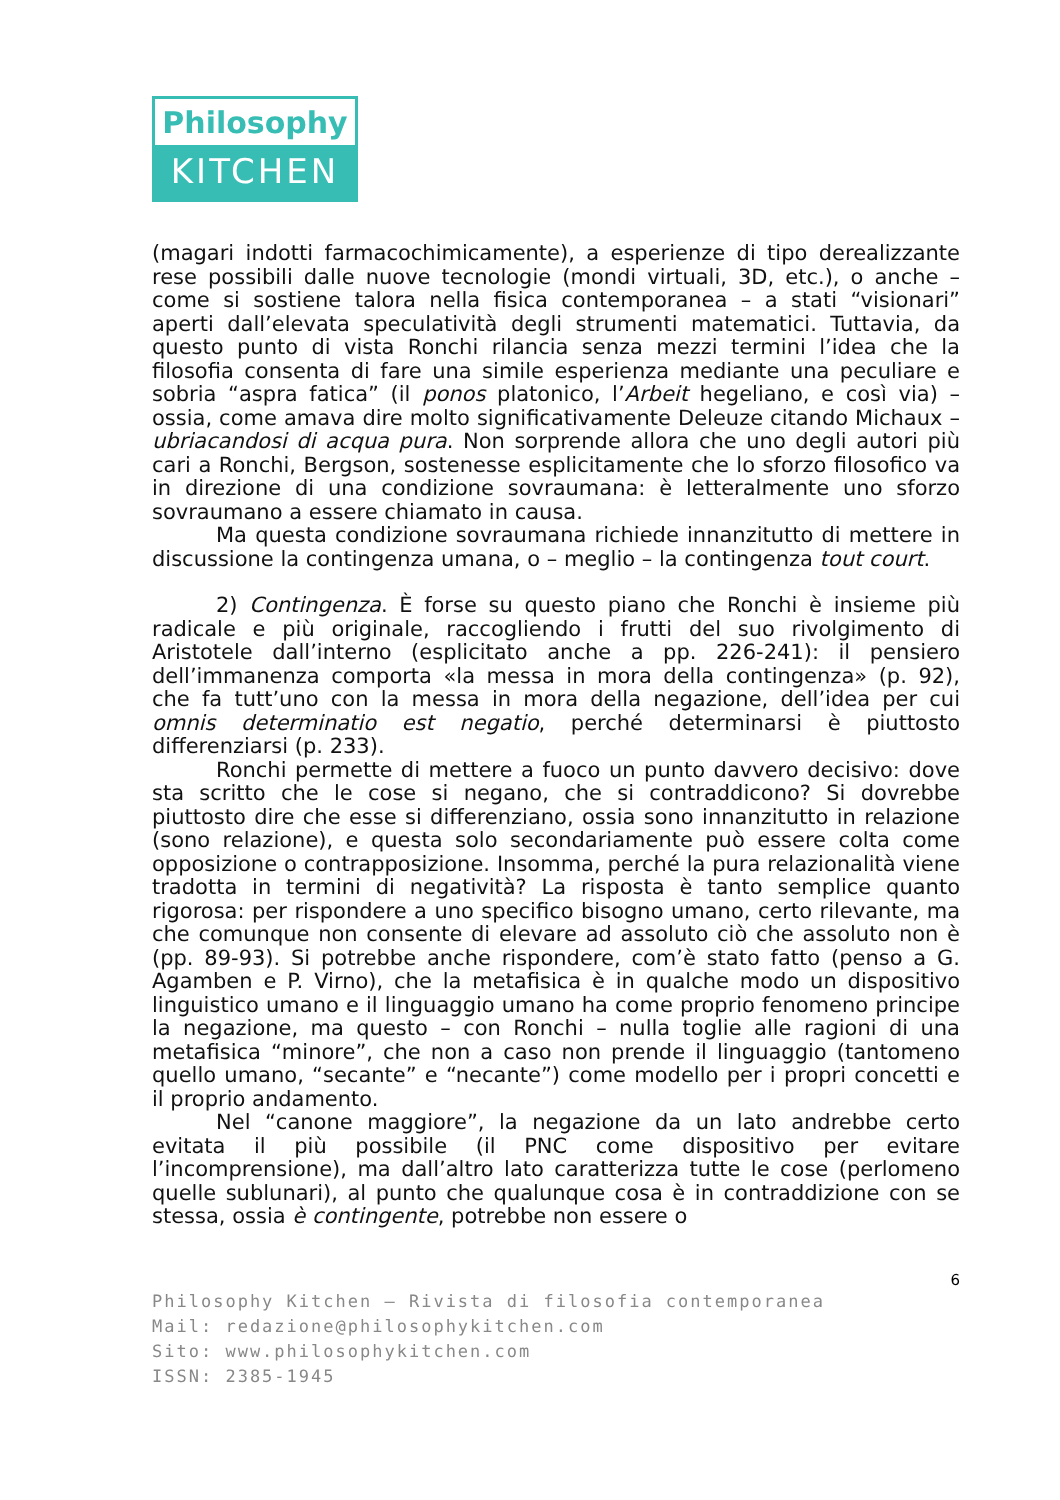Philosophy
KITCHEN
(magari indotti farmacochimicamente), a esperienze di tipo derealizzante rese possibili dalle nuove tecnologie (mondi virtuali, 3D, etc.), o anche – come si sostiene talora nella fisica contemporanea – a stati “visionari” aperti dall’elevata speculatività degli strumenti matematici. Tuttavia, da questo punto di vista Ronchi rilancia senza mezzi termini l’idea che la filosofia consenta di fare una simile esperienza mediante una peculiare e sobria “aspra fatica” (il ponos platonico, l’Arbeit hegeliano, e così via) – ossia, come amava dire molto significativamente Deleuze citando Michaux – ubriacandosi di acqua pura. Non sorprende allora che uno degli autori più cari a Ronchi, Bergson, sostenesse esplicitamente che lo sforzo filosofico va in direzione di una condizione sovraumana: è letteralmente uno sforzo sovraumano a essere chiamato in causa.
Ma questa condizione sovraumana richiede innanzitutto di mettere in discussione la contingenza umana, o – meglio – la contingenza tout court.
2) Contingenza. È forse su questo piano che Ronchi è insieme più radicale e più originale, raccogliendo i frutti del suo rivolgimento di Aristotele dall’interno (esplicitato anche a pp. 226-241): il pensiero dell’immanenza comporta «la messa in mora della contingenza» (p. 92), che fa tutt’uno con la messa in mora della negazione, dell’idea per cui omnis determinatio est negatio, perché determinarsi è piuttosto differenziarsi (p. 233).
Ronchi permette di mettere a fuoco un punto davvero decisivo: dove sta scritto che le cose si negano, che si contraddicono? Si dovrebbe piuttosto dire che esse si differenziano, ossia sono innanzitutto in relazione (sono relazione), e questa solo secondariamente può essere colta come opposizione o contrapposizione. Insomma, perché la pura relazionalità viene tradotta in termini di negatività? La risposta è tanto semplice quanto rigorosa: per rispondere a uno specifico bisogno umano, certo rilevante, ma che comunque non consente di elevare ad assoluto ciò che assoluto non è (pp. 89-93). Si potrebbe anche rispondere, com’è stato fatto (penso a G. Agamben e P. Virno), che la metafisica è in qualche modo un dispositivo linguistico umano e il linguaggio umano ha come proprio fenomeno principe la negazione, ma questo – con Ronchi – nulla toglie alle ragioni di una metafisica “minore”, che non a caso non prende il linguaggio (tantomeno quello umano, “secante” e “necante”) come modello per i propri concetti e il proprio andamento.
Nel “canone maggiore”, la negazione da un lato andrebbe certo evitata il più possibile (il PNC come dispositivo per evitare l’incomprensione), ma dall’altro lato caratterizza tutte le cose (perlomeno quelle sublunari), al punto che qualunque cosa è in contraddizione con se stessa, ossia è contingente, potrebbe non essere o
6
Philosophy Kitchen – Rivista di filosofia contemporanea
Mail: redazione@philosophykitchen.com
Sito: www.philosophykitchen.com
ISSN: 2385-1945